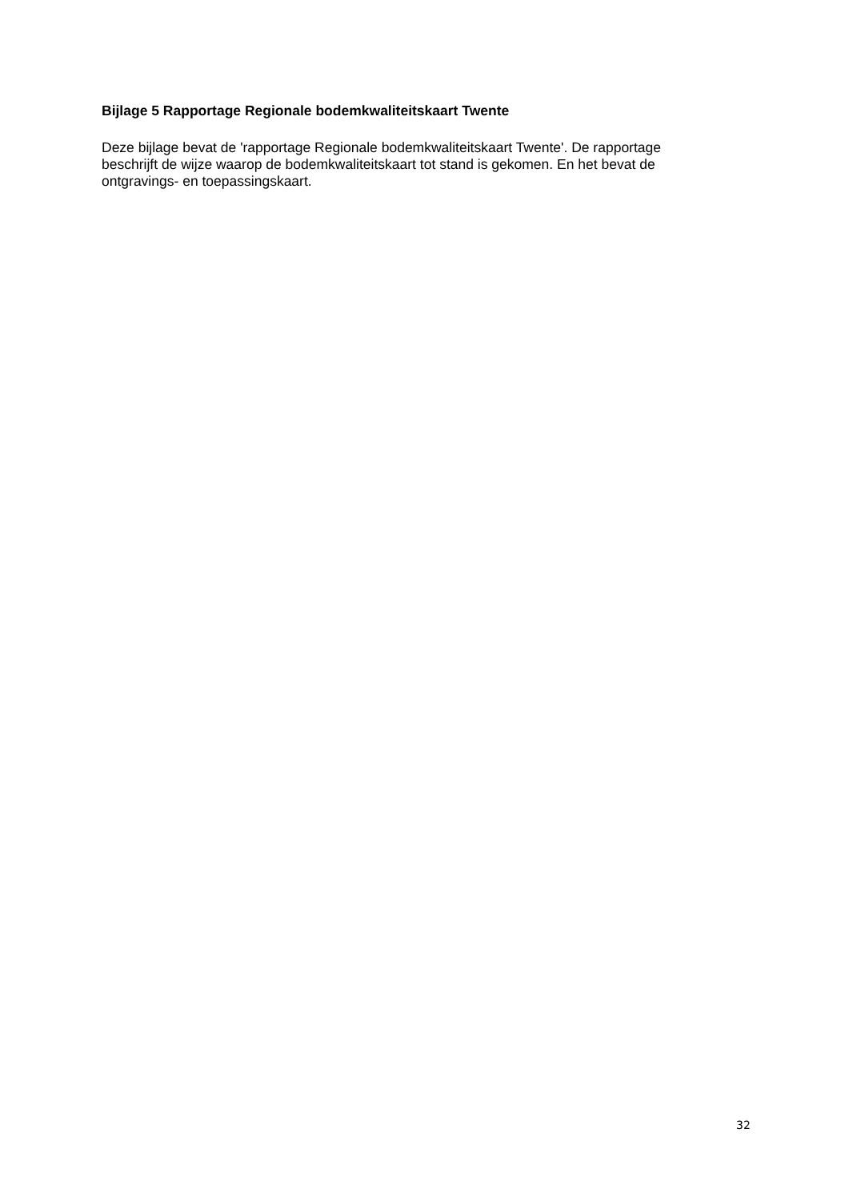Bijlage 5 Rapportage Regionale bodemkwaliteitskaart Twente
Deze bijlage bevat de 'rapportage Regionale bodemkwaliteitskaart Twente'. De rapportage
beschrijft de wijze waarop de bodemkwaliteitskaart tot stand is gekomen. En het bevat de
ontgravings- en toepassingskaart.
32